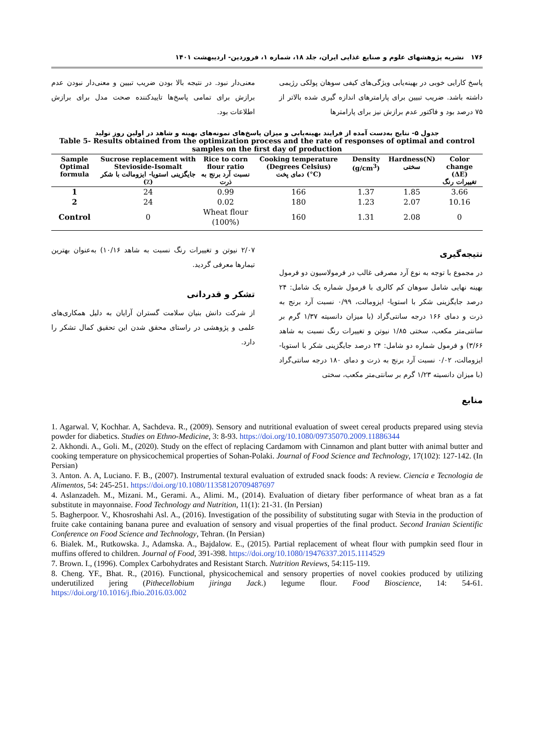۱۷۶ نشریه پژوهشهای علوم و صنایع غذایی ایران، جلد ۱۸، شماره ۱، فروردین- اردیبهشت ۱۴۰۱
پاسخ کارایی خوبی در بهینه‌یابی ویژگی‌های کیفی سوهان پولکی رژیمی داشته باشد. ضریب تبیین برای پارامترهای اندازه گیری شده بالاتر از ۷۵ درصد بود و فاکتور عدم برازش نیز برای پارامترها
معنی‌دار نبود. در نتیجه بالا بودن ضریب تبیین و معنی‌دار نبودن عدم برازش برای تمامی پاسخ‌ها تاییدکننده صحت مدل برای برازش اطلاعات بود.
جدول ۵- نتایج به‌دست آمده از فرایند بهینه‌یابی و میزان پاسخ‌های نمونه‌های بهینه و شاهد در اولین روز تولید
Table 5- Results obtained from the optimization process and the rate of responses of optimal and control samples on the first day of production
| Sample Optimal formula | Sucrose replacement with Stevioside-Isomalt جایگزینی استویا- ایزومالت با شکر (٪) | Rice to corn flour ratio نسبت آرد برنج به ذرت | Cooking temperature (Degrees Celsius) دمای پخت (°C) | Density (g/cm<sup>3</sup>) | Hardness(N) سختی | Color change (ΔE) تغییرات رنگ |
| --- | --- | --- | --- | --- | --- | --- |
| 1 | 24 | 0.99 | 166 | 1.37 | 1.85 | 3.66 |
| 2 | 24 | 0.02 | 180 | 1.23 | 2.07 | 10.16 |
| Control | 0 | Wheat flour (100%) | 160 | 1.31 | 2.08 | 0 |
نتیجه‌گیری
در مجموع با توجه به نوع آرد مصرفی غالب در فرمولاسیون دو فرمول بهینه نهایی شامل سوهان کم کالری با فرمول شماره یک شامل: ۲۴ درصد جایگزینی شکر با استویا- ایزومالت، ۰/۹۹ نسبت آرد برنج به ذرت و دمای ۱۶۶ درجه سانتی‌گراد (با میزان دانسیته ۱/۳۷ گرم بر سانتی‌متر مکعب، سختی ۱/۸۵ نیوتن و تغییرات رنگ نسبت به شاهد ۳/۶۶) و فرمول شماره دو شامل: ۲۴ درصد جایگزینی شکر با استویا-ایزومالت، ۰/۰۲ نسبت آرد برنج به ذرت و دمای ۱۸۰ درجه سانتی‌گراد (با میزان دانسیته ۱/۲۳ گرم بر سانتی‌متر مکعب، سختی
۲/۰۷ نیوتن و تغییرات رنگ نسبت به شاهد ۱۰/۱۶) به‌عنوان بهترین تیمارها معرفی گردید.
تشکر و قدردانی
از شرکت دانش بنیان سلامت گستران آرایان به دلیل همکاری‌های علمی و پژوهشی در راستای محقق شدن این تحقیق کمال تشکر را دارد.
منابع
1. Agarwal. V, Kochhar. A, Sachdeva. R., (2009). Sensory and nutritional evaluation of sweet cereal products prepared using stevia powder for diabetics. Studies on Ethno-Medicine, 3: 8-93. https://doi.org/10.1080/09735070.2009.11886344
2. Akhondi. A., Goli. M., (2020). Study on the effect of replacing Cardamom with Cinnamon and plant butter with animal butter and cooking temperature on physicochemical properties of Sohan-Polaki. Journal of Food Science and Technology, 17(102): 127-142. (In Persian)
3. Anton. A. A, Luciano. F. B., (2007). Instrumental textural evaluation of extruded snack foods: A review. Ciencia e Tecnologia de Alimentos, 54: 245-251. https://doi.org/10.1080/11358120709487697
4. Aslanzadeh. M., Mizani. M., Gerami. A., Alimi. M., (2014). Evaluation of dietary fiber performance of wheat bran as a fat substitute in mayonnaise. Food Technology and Nutrition, 11(1): 21-31. (In Persian)
5. Bagherpoor. V., Khosroshahi Asl. A., (2016). Investigation of the possibility of substituting sugar with Stevia in the production of fruite cake containing banana puree and evaluation of sensory and visual properties of the final product. Second Iranian Scientific Conference on Food Science and Technology, Tehran. (In Persian)
6. Bialek. M., Rutkowska. J., Adamska. A., Bajdalow. E., (2015). Partial replacement of wheat flour with pumpkin seed flour in muffins offered to children. Journal of Food, 391-398. https://doi.org/10.1080/19476337.2015.1114529
7. Brown. I., (1996). Complex Carbohydrates and Resistant Starch. Nutrition Reviews, 54:115-119.
8. Cheng. YF., Bhat. R., (2016). Functional, physicochemical and sensory properties of novel cookies produced by utilizing underutilized jering (Pithecellobium jiringa Jack.) legume flour. Food Bioscience, 14: 54-61. https://doi.org/10.1016/j.fbio.2016.03.002